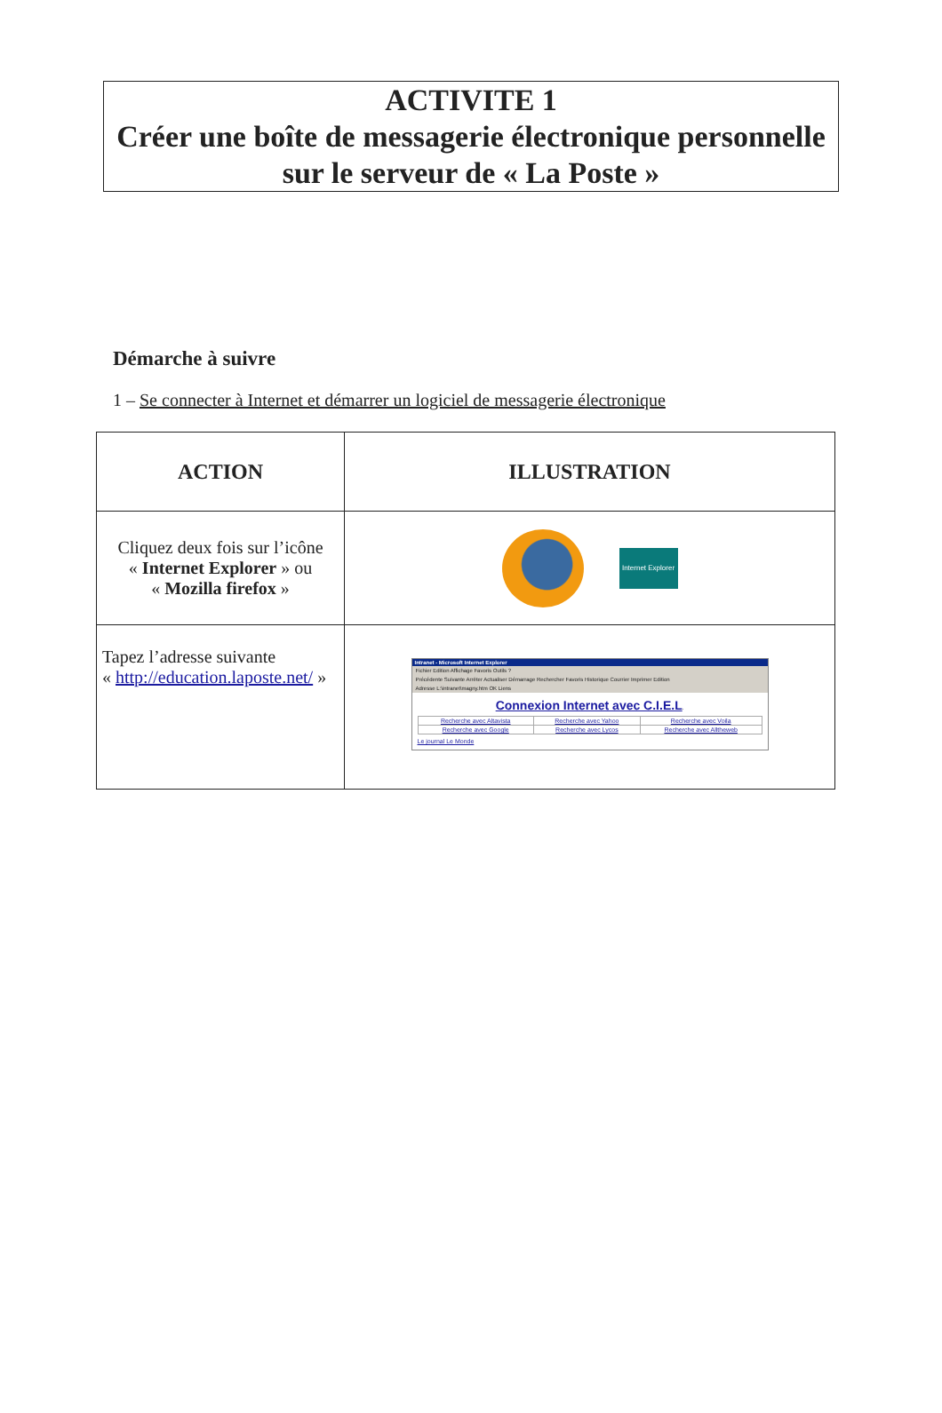ACTIVITE 1
Créer une boîte de messagerie électronique personnelle sur le serveur de « La Poste »
Démarche à suivre
1 – Se connecter à Internet et démarrer un logiciel de messagerie électronique
| ACTION | ILLUSTRATION |
| --- | --- |
| Cliquez deux fois sur l’icône « Internet Explorer » ou « Mozilla firefox » | Internet Explorer |
| Tapez l’adresse suivante « http://education.laposte.net/ » | Intranet - Microsoft Internet Explorer Fichier Edition Affichage Favoris Outils ? Précédente Suivante Arrêter Actualiser Démarrage Rechercher Favoris Historique Courrier Imprimer Edition Adresse L:\intranet\magny.htm OK Liens Connexion Internet avec C.I.E.L . / Recherche avec Altavista / Recherche avec Yahoo / Recherche avec Voila / / Recherche avec Google / Recherche avec Lycos / Recherche avec Alltheweb / Le journal Le Monde |